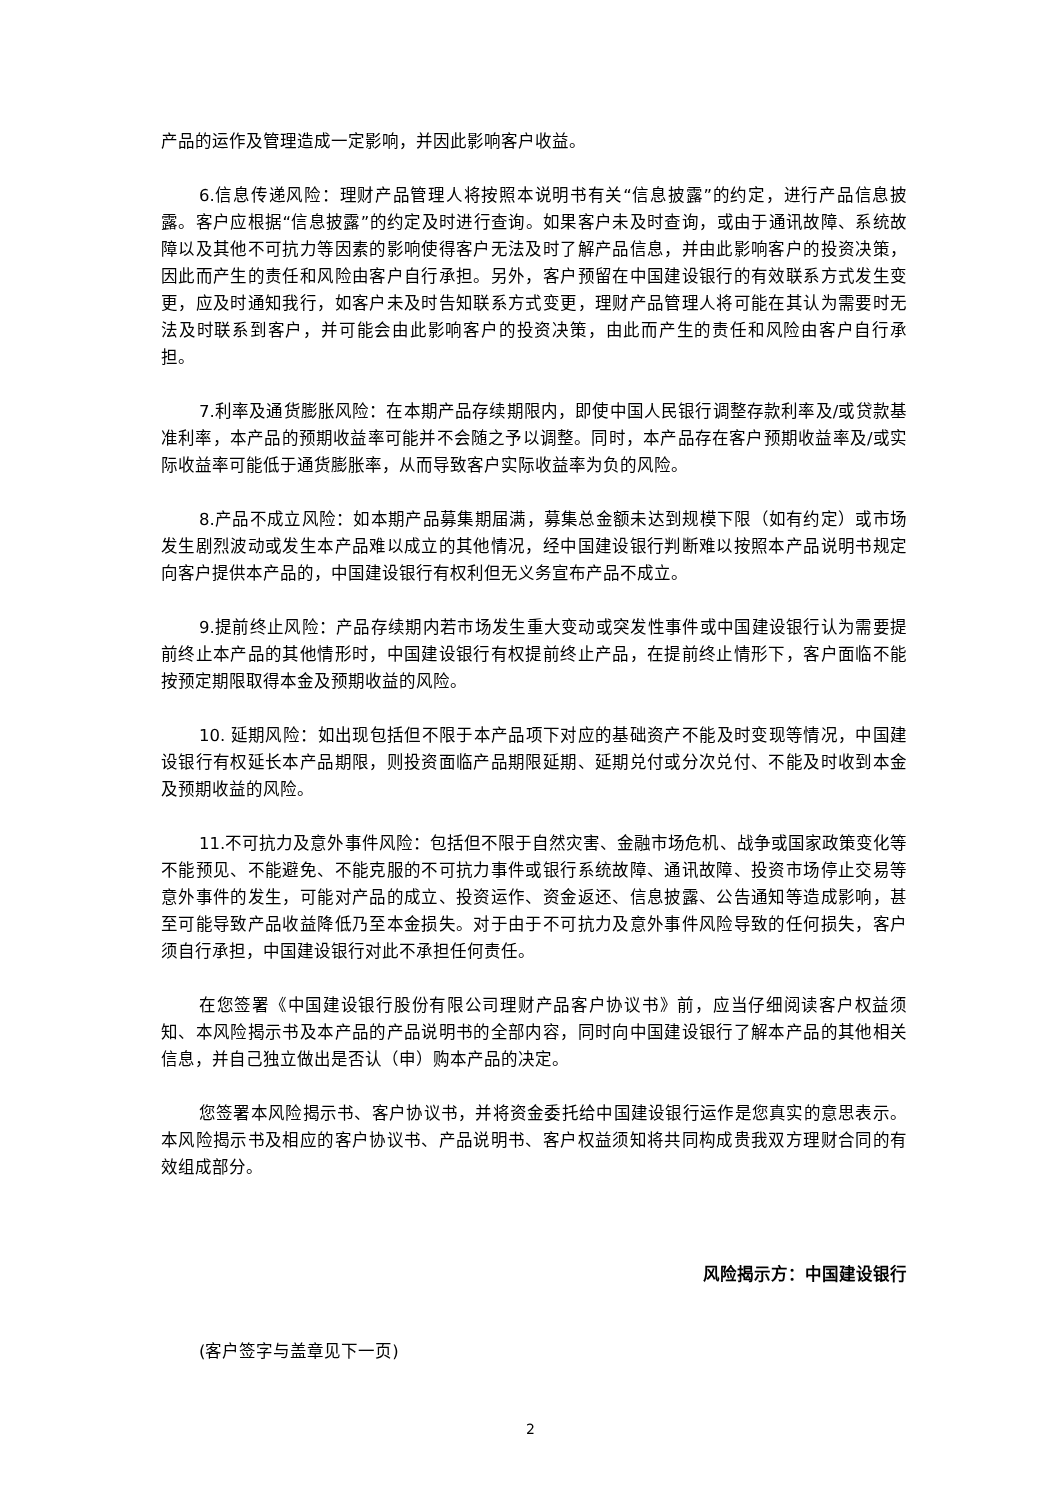产品的运作及管理造成一定影响，并因此影响客户收益。
6.信息传递风险：理财产品管理人将按照本说明书有关“信息披露”的约定，进行产品信息披露。客户应根据“信息披露”的约定及时进行查询。如果客户未及时查询，或由于通讯故障、系统故障以及其他不可抗力等因素的影响使得客户无法及时了解产品信息，并由此影响客户的投资决策，因此而产生的责任和风险由客户自行承担。另外，客户预留在中国建设银行的有效联系方式发生变更，应及时通知我行，如客户未及时告知联系方式变更，理财产品管理人将可能在其认为需要时无法及时联系到客户，并可能会由此影响客户的投资决策，由此而产生的责任和风险由客户自行承担。
7.利率及通货膨胀风险：在本期产品存续期限内，即使中国人民银行调整存款利率及/或贷款基准利率，本产品的预期收益率可能并不会随之予以调整。同时，本产品存在客户预期收益率及/或实际收益率可能低于通货膨胀率，从而导致客户实际收益率为负的风险。
8.产品不成立风险：如本期产品募集期届满，募集总金额未达到规模下限（如有约定）或市场发生剧烈波动或发生本产品难以成立的其他情况，经中国建设银行判断难以按照本产品说明书规定向客户提供本产品的，中国建设银行有权利但无义务宣布产品不成立。
9.提前终止风险：产品存续期内若市场发生重大变动或突发性事件或中国建设银行认为需要提前终止本产品的其他情形时，中国建设银行有权提前终止产品，在提前终止情形下，客户面临不能按预定期限取得本金及预期收益的风险。
10. 延期风险：如出现包括但不限于本产品项下对应的基础资产不能及时变现等情况，中国建设银行有权延长本产品期限，则投资面临产品期限延期、延期兑付或分次兑付、不能及时收到本金及预期收益的风险。
11.不可抗力及意外事件风险：包括但不限于自然灾害、金融市场危机、战争或国家政策变化等不能预见、不能避免、不能克服的不可抗力事件或银行系统故障、通讯故障、投资市场停止交易等意外事件的发生，可能对产品的成立、投资运作、资金返还、信息披露、公告通知等造成影响，甚至可能导致产品收益降低乃至本金损失。对于由于不可抗力及意外事件风险导致的任何损失，客户须自行承担，中国建设银行对此不承担任何责任。
在您签署《中国建设银行股份有限公司理财产品客户协议书》前，应当仔细阅读客户权益须知、本风险揭示书及本产品的产品说明书的全部内容，同时向中国建设银行了解本产品的其他相关信息，并自己独立做出是否认（申）购本产品的决定。
您签署本风险揭示书、客户协议书，并将资金委托给中国建设银行运作是您真实的意思表示。本风险揭示书及相应的客户协议书、产品说明书、客户权益须知将共同构成贵我双方理财合同的有效组成部分。
风险揭示方：中国建设银行
(客户签字与盖章见下一页)
2